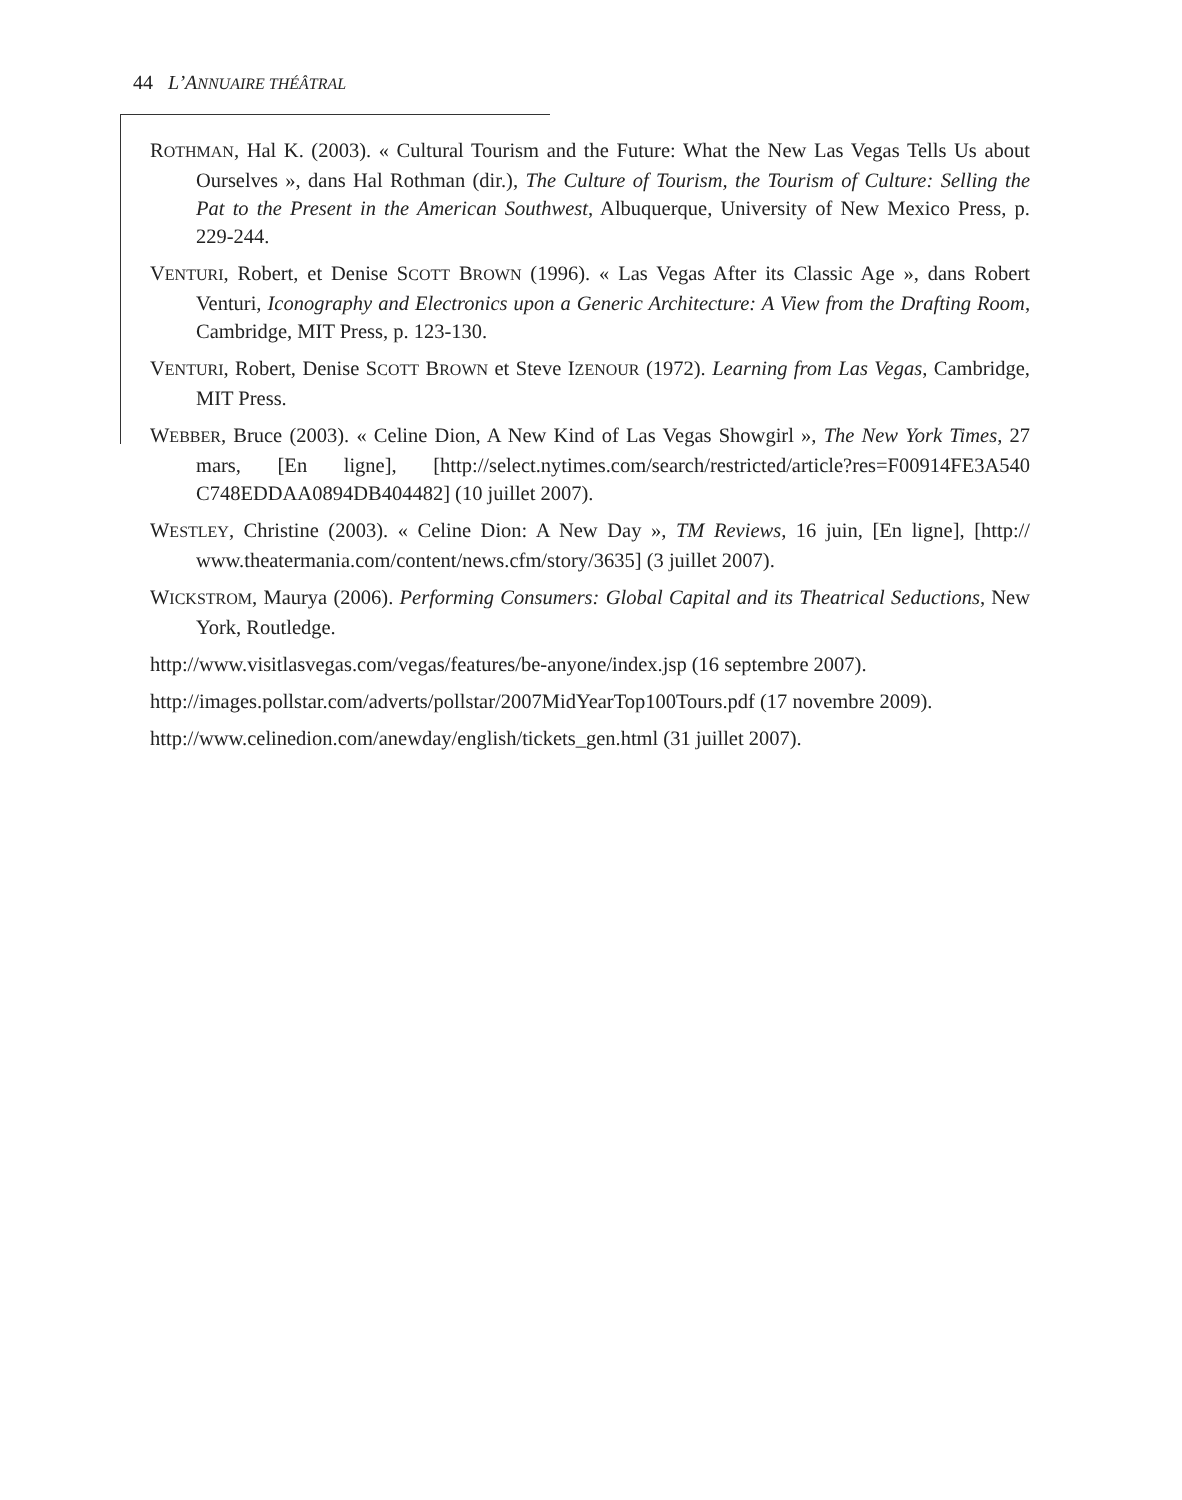44 L’ANNUAIRE THÉÂTRAL
ROTHMAN, Hal K. (2003). « Cultural Tourism and the Future: What the New Las Vegas Tells Us about Ourselves », dans Hal Rothman (dir.), The Culture of Tourism, the Tourism of Culture: Selling the Pat to the Present in the American Southwest, Albuquerque, University of New Mexico Press, p. 229-244.
VENTURI, Robert, et Denise SCOTT BROWN (1996). « Las Vegas After its Classic Age », dans Robert Venturi, Iconography and Electronics upon a Generic Architecture: A View from the Drafting Room, Cambridge, MIT Press, p. 123-130.
VENTURI, Robert, Denise SCOTT BROWN et Steve IZENOUR (1972). Learning from Las Vegas, Cambridge, MIT Press.
WEBBER, Bruce (2003). « Celine Dion, A New Kind of Las Vegas Showgirl », The New York Times, 27 mars, [En ligne], [http://select.nytimes.com/search/restricted/article?res=F00914FE3A540 C748EDDAA0894DB404482] (10 juillet 2007).
WESTLEY, Christine (2003). « Celine Dion: A New Day », TM Reviews, 16 juin, [En ligne], [http:// www.theatermania.com/content/news.cfm/story/3635] (3 juillet 2007).
WICKSTROM, Maurya (2006). Performing Consumers: Global Capital and its Theatrical Seductions, New York, Routledge.
http://www.visitlasvegas.com/vegas/features/be-anyone/index.jsp (16 septembre 2007).
http://images.pollstar.com/adverts/pollstar/2007MidYearTop100Tours.pdf (17 novembre 2009).
http://www.celinedion.com/anewday/english/tickets_gen.html (31 juillet 2007).